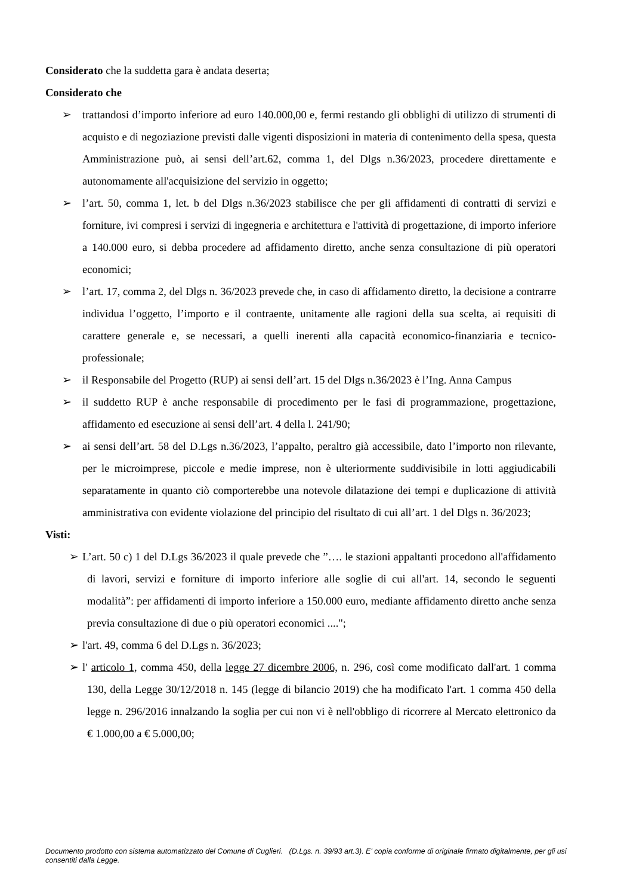Considerato che la suddetta gara è andata deserta;
Considerato che
➢ trattandosi d’importo inferiore ad euro 140.000,00 e, fermi restando gli obblighi di utilizzo di strumenti di acquisto e di negoziazione previsti dalle vigenti disposizioni in materia di contenimento della spesa, questa Amministrazione può, ai sensi dell’art.62, comma 1, del Dlgs n.36/2023, procedere direttamente e autonomamente all'acquisizione del servizio in oggetto;
➢ l’art. 50, comma 1, let. b del Dlgs n.36/2023 stabilisce che per gli affidamenti di contratti di servizi e forniture, ivi compresi i servizi di ingegneria e architettura e l'attività di progettazione, di importo inferiore a 140.000 euro, si debba procedere ad affidamento diretto, anche senza consultazione di più operatori economici;
➢ l’art. 17, comma 2, del Dlgs n. 36/2023 prevede che, in caso di affidamento diretto, la decisione a contrarre individua l’oggetto, l’importo e il contraente, unitamente alle ragioni della sua scelta, ai requisiti di carattere generale e, se necessari, a quelli inerenti alla capacità economico-finanziaria e tecnico-professionale;
➢ il Responsabile del Progetto (RUP) ai sensi dell’art. 15 del Dlgs n.36/2023 è l’Ing. Anna Campus
➢ il suddetto RUP è anche responsabile di procedimento per le fasi di programmazione, progettazione, affidamento ed esecuzione ai sensi dell’art. 4 della l. 241/90;
➢ ai sensi dell’art. 58 del D.Lgs n.36/2023, l’appalto, peraltro già accessibile, dato l’importo non rilevante, per le microimprese, piccole e medie imprese, non è ulteriormente suddivisibile in lotti aggiudicabili separatamente in quanto ciò comporterebbe una notevole dilatazione dei tempi e duplicazione di attività amministrativa con evidente violazione del principio del risultato di cui all’art. 1 del Dlgs n. 36/2023;
Visti:
➢ L’art. 50 c) 1 del D.Lgs 36/2023 il quale prevede che ”…. le stazioni appaltanti procedono all'affidamento di lavori, servizi e forniture di importo inferiore alle soglie di cui all'art. 14, secondo le seguenti modalità”: per affidamenti di importo inferiore a 150.000 euro, mediante affidamento diretto anche senza previa consultazione di due o più operatori economici ....";
➢ l'art. 49, comma 6 del D.Lgs n. 36/2023;
➢ l' articolo 1, comma 450, della legge 27 dicembre 2006, n. 296, così come modificato dall'art. 1 comma 130, della Legge 30/12/2018 n. 145 (legge di bilancio 2019) che ha modificato l'art. 1 comma 450 della legge n. 296/2016 innalzando la soglia per cui non vi è nell'obbligo di ricorrere al Mercato elettronico da € 1.000,00 a € 5.000,00;
Documento prodotto con sistema automatizzato del Comune di Cuglieri. (D.Lgs. n. 39/93 art.3). E' copia conforme di originale firmato digitalmente, per gli usi consentiti dalla Legge.